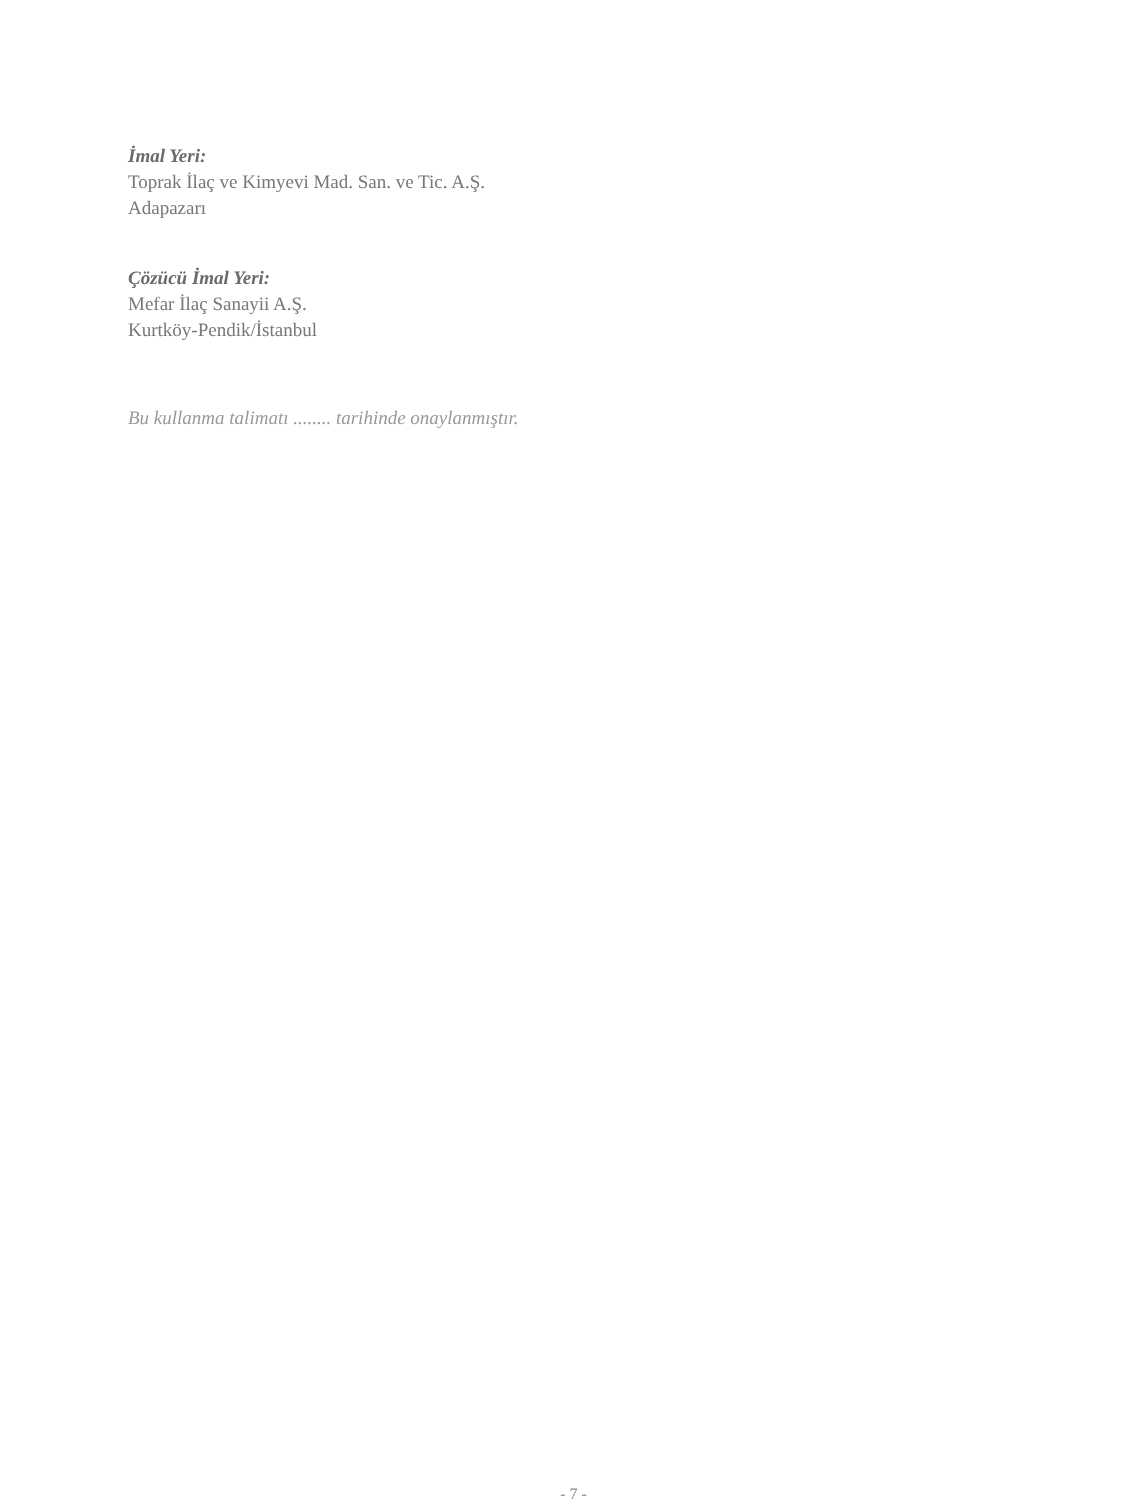İmal Yeri:
Toprak İlaç ve Kimyevi Mad. San. ve Tic. A.Ş.
Adapazarı
Çözücü İmal Yeri:
Mefar İlaç Sanayii A.Ş.
Kurtköy-Pendik/İstanbul
Bu kullanma talimatı ........ tarihinde onaylanmıştır.
- 7 -